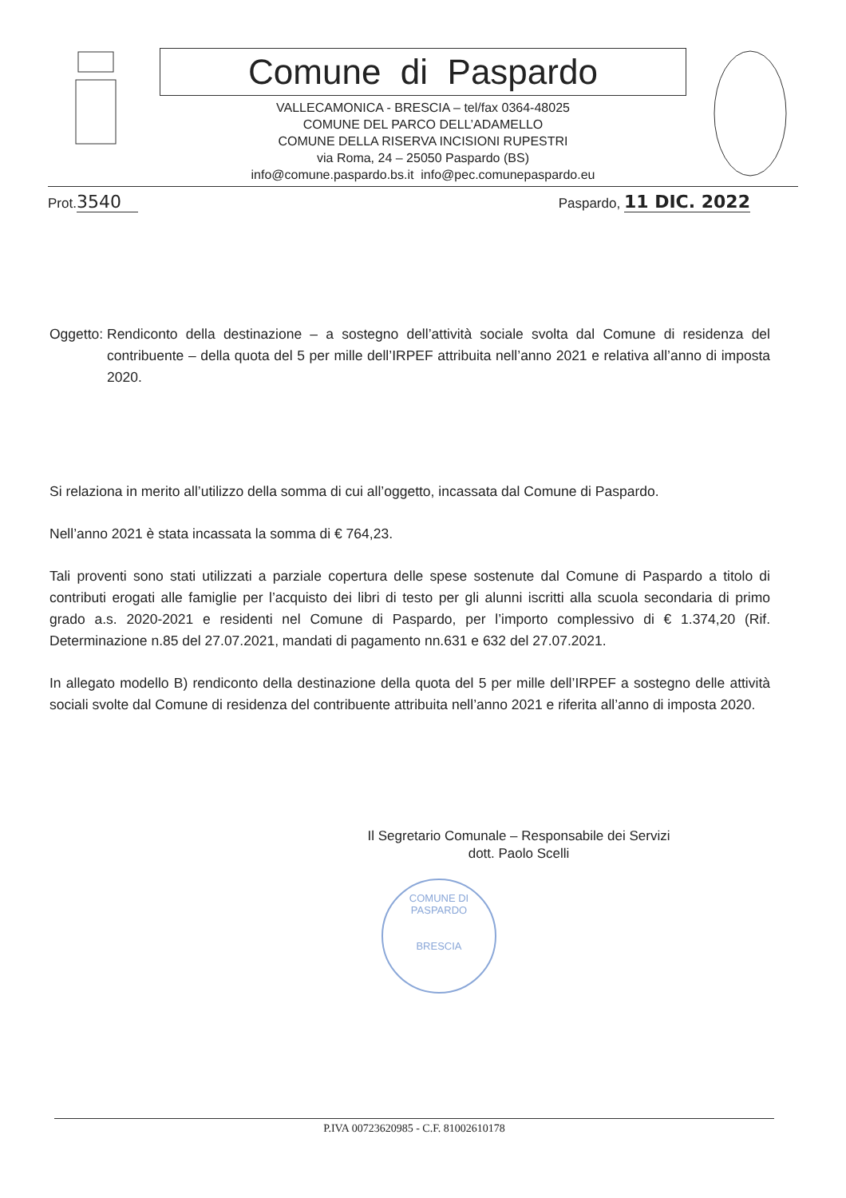Comune di Paspardo
VALLECAMONICA - BRESCIA – tel/fax 0364-48025
COMUNE DEL PARCO DELL’ADAMELLO
COMUNE DELLA RISERVA INCISIONI RUPESTRI
via Roma, 24 – 25050 Paspardo (BS)
info@comune.paspardo.bs.it info@pec.comunepaspardo.eu
Prot.3540
Paspardo, 11 DIC. 2022
Oggetto: Rendiconto della destinazione – a sostegno dell’attività sociale svolta dal Comune di residenza del contribuente – della quota del 5 per mille dell’IRPEF attribuita nell’anno 2021 e relativa all’anno di imposta 2020.
Si relaziona in merito all’utilizzo della somma di cui all’oggetto, incassata dal Comune di Paspardo.
Nell’anno 2021 è stata incassata la somma di € 764,23.
Tali proventi sono stati utilizzati a parziale copertura delle spese sostenute dal Comune di Paspardo a titolo di contributi erogati alle famiglie per l’acquisto dei libri di testo per gli alunni iscritti alla scuola secondaria di primo grado a.s. 2020-2021 e residenti nel Comune di Paspardo, per l’importo complessivo di € 1.374,20 (Rif. Determinazione n.85 del 27.07.2021, mandati di pagamento nn.631 e 632 del 27.07.2021.
In allegato modello B) rendiconto della destinazione della quota del 5 per mille dell’IRPEF a sostegno delle attività sociali svolte dal Comune di residenza del contribuente attribuita nell’anno 2021 e riferita all’anno di imposta 2020.
Il Segretario Comunale – Responsabile dei Servizi
dott. Paolo Scelli
COMUNE DI PASPARDO
BRESCIA
P.IVA 00723620985 - C.F. 81002610178